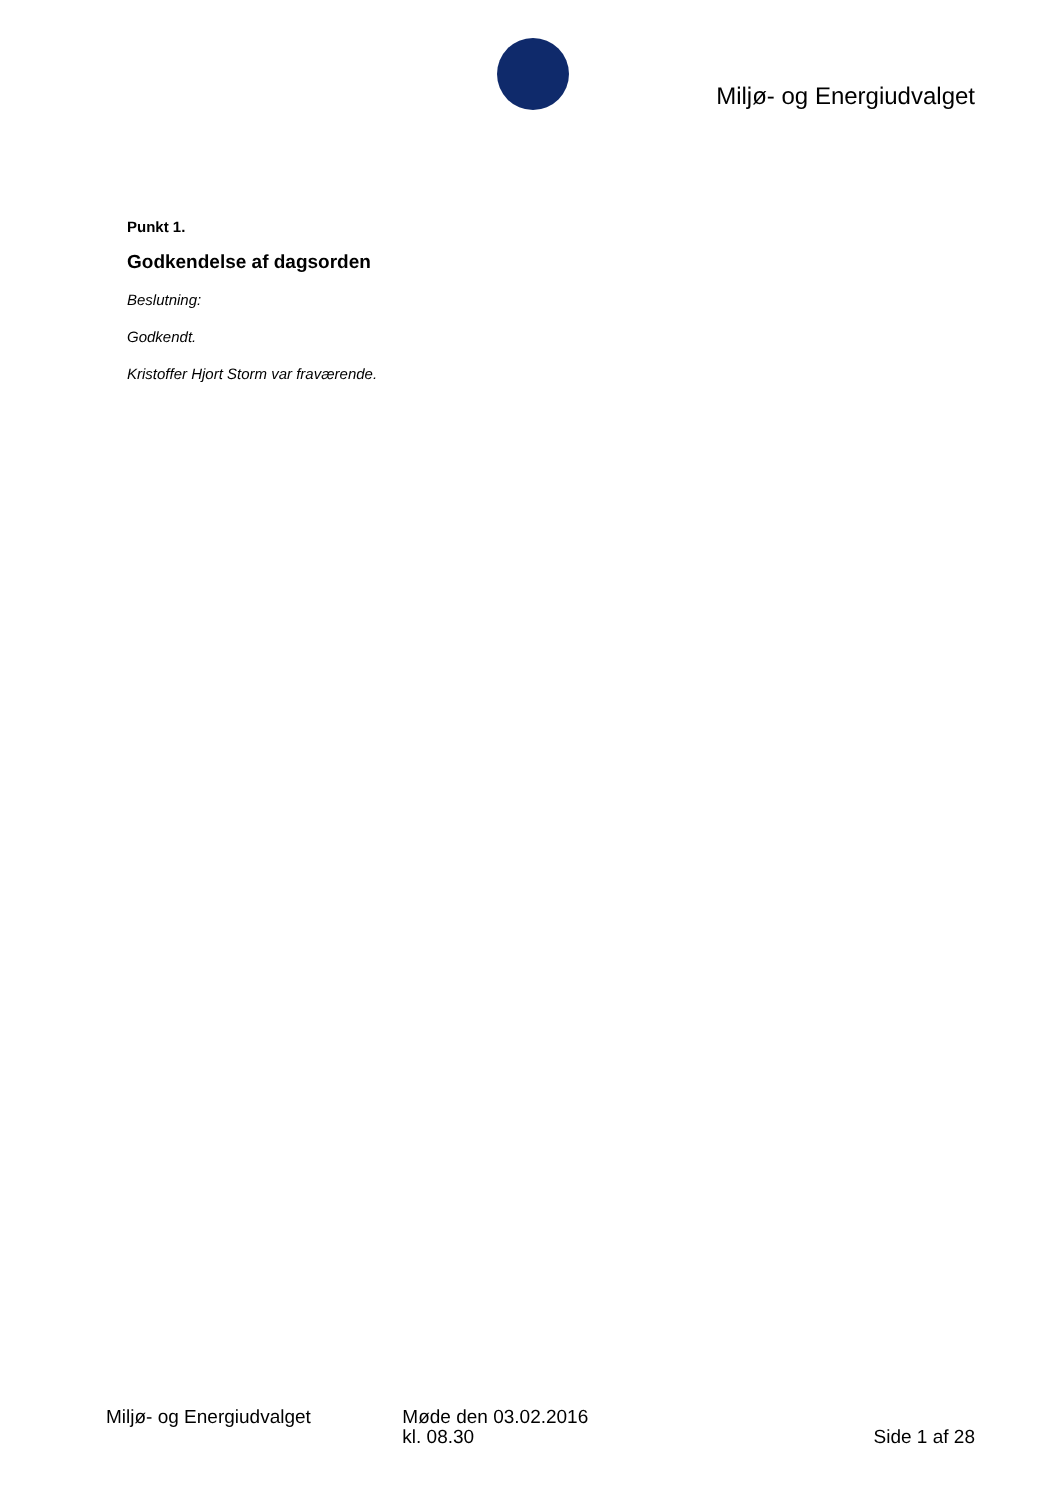Miljø- og Energiudvalget
Punkt 1.
Godkendelse af dagsorden
Beslutning:
Godkendt.
Kristoffer Hjort Storm var fraværende.
Miljø- og Energiudvalget Møde den 03.02.2016
kl. 08.30
Side 1 af 28